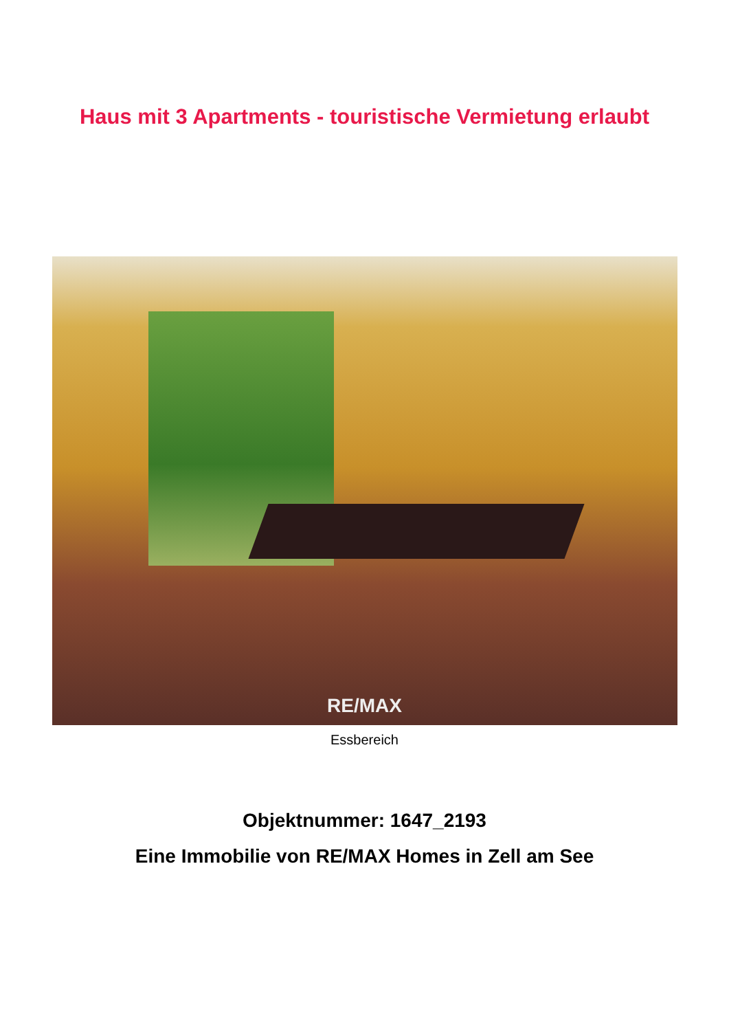Haus mit 3 Apartments - touristische Vermietung erlaubt
RE/MAX
Essbereich
Objektnummer: 1647_2193
Eine Immobilie von RE/MAX Homes in Zell am See